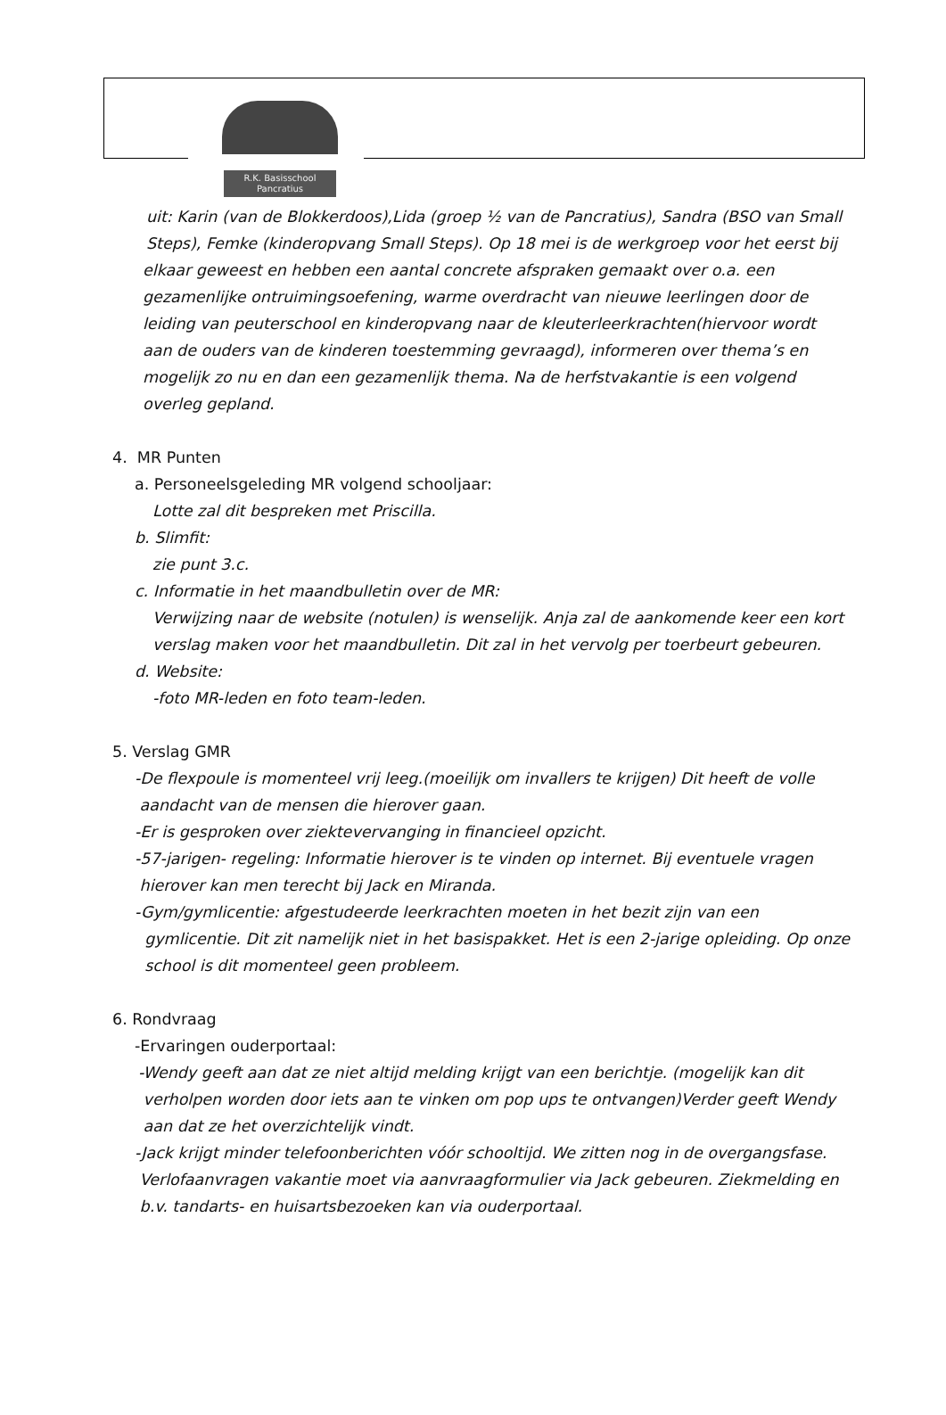R.K. Basisschool
Pancratius
uit: Karin (van de Blokkerdoos),Lida (groep ½ van de Pancratius), Sandra (BSO van Small
Steps), Femke (kinderopvang Small Steps). Op 18 mei is de werkgroep voor het eerst bij
elkaar geweest en hebben een aantal concrete afspraken gemaakt over o.a. een
gezamenlijke ontruimingsoefening, warme overdracht van nieuwe leerlingen door de
leiding van peuterschool en kinderopvang naar de kleuterleerkrachten(hiervoor wordt
aan de ouders van de kinderen toestemming gevraagd), informeren over thema’s en
mogelijk zo nu en dan een gezamenlijk thema. Na de herfstvakantie is een volgend
overleg gepland.
4. MR Punten
a. Personeelsgeleding MR volgend schooljaar:
Lotte zal dit bespreken met Priscilla.
b. Slimfit:
zie punt 3.c.
c. Informatie in het maandbulletin over de MR:
Verwijzing naar de website (notulen) is wenselijk. Anja zal de aankomende keer een kort
verslag maken voor het maandbulletin. Dit zal in het vervolg per toerbeurt gebeuren.
d. Website:
-foto MR-leden en foto team-leden.
5. Verslag GMR
-De flexpoule is momenteel vrij leeg.(moeilijk om invallers te krijgen) Dit heeft de volle
aandacht van de mensen die hierover gaan.
-Er is gesproken over ziektevervanging in financieel opzicht.
-57-jarigen- regeling: Informatie hierover is te vinden op internet. Bij eventuele vragen
hierover kan men terecht bij Jack en Miranda.
-Gym/gymlicentie: afgestudeerde leerkrachten moeten in het bezit zijn van een
gymlicentie. Dit zit namelijk niet in het basispakket. Het is een 2-jarige opleiding. Op onze
school is dit momenteel geen probleem.
6. Rondvraag
-Ervaringen ouderportaal:
-Wendy geeft aan dat ze niet altijd melding krijgt van een berichtje. (mogelijk kan dit
verholpen worden door iets aan te vinken om pop ups te ontvangen)Verder geeft Wendy
aan dat ze het overzichtelijk vindt.
-Jack krijgt minder telefoonberichten vóór schooltijd. We zitten nog in de overgangsfase.
Verlofaanvragen vakantie moet via aanvraagformulier via Jack gebeuren. Ziekmelding en
b.v. tandarts- en huisartsbezoeken kan via ouderportaal.